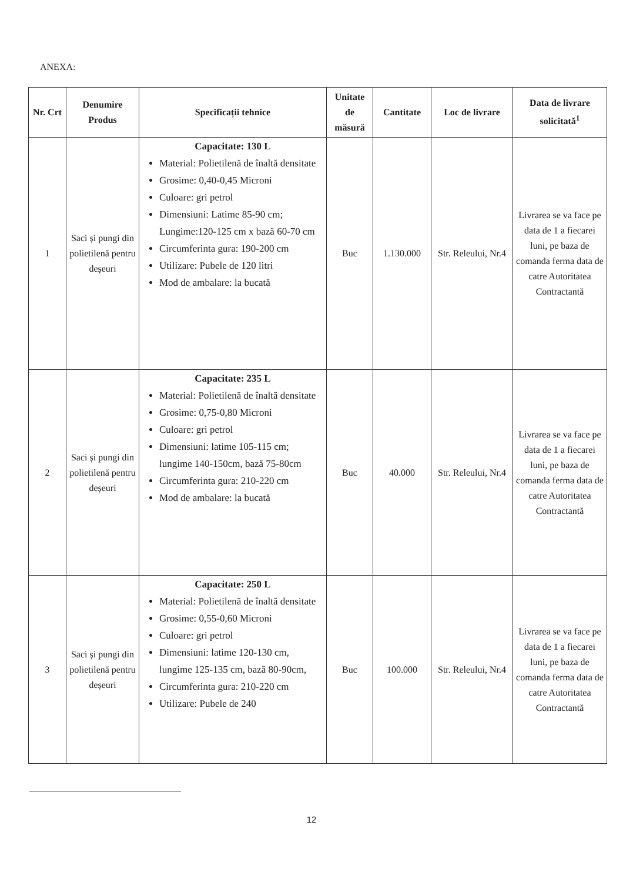ANEXA:
| Nr. Crt | Denumire Produs | Specificații tehnice | Unitate de măsură | Cantitate | Loc de livrare | Data de livrare solicitată<sup>1</sup> |
| --- | --- | --- | --- | --- | --- | --- |
| 1 | Saci și pungi din polietilenă pentru deșeuri | Capacitate: 130 L Material: Polietilenă de înaltă densitate Grosime: 0,40-0,45 Microni Culoare: gri petrol Dimensiuni: Latime 85-90 cm; Lungime:120-125 cm x bază 60-70 cm Circumferinta gura: 190-200 cm Utilizare: Pubele de 120 litri Mod de ambalare: la bucată | Buc | 1.130.000 | Str. Releului, Nr.4 | Livrarea se va face pe data de 1 a fiecarei luni, pe baza de comanda ferma data de catre Autoritatea Contractantă |
| 2 | Saci și pungi din polietilenă pentru deșeuri | Capacitate: 235 L Material: Polietilenă de înaltă densitate Grosime: 0,75-0,80 Microni Culoare: gri petrol Dimensiuni: latime 105-115 cm; lungime 140-150cm, bază 75-80cm Circumferinta gura: 210-220 cm Mod de ambalare: la bucată | Buc | 40.000 | Str. Releului, Nr.4 | Livrarea se va face pe data de 1 a fiecarei luni, pe baza de comanda ferma data de catre Autoritatea Contractantă |
| 3 | Saci și pungi din polietilenă pentru deșeuri | Capacitate: 250 L Material: Polietilenă de înaltă densitate Grosime: 0,55-0,60 Microni Culoare: gri petrol Dimensiuni: latime 120-130 cm, lungime 125-135 cm, bază 80-90cm, Circumferinta gura: 210-220 cm Utilizare: Pubele de 240 | Buc | 100.000 | Str. Releului, Nr.4 | Livrarea se va face pe data de 1 a fiecarei luni, pe baza de comanda ferma data de catre Autoritatea Contractantă |
12